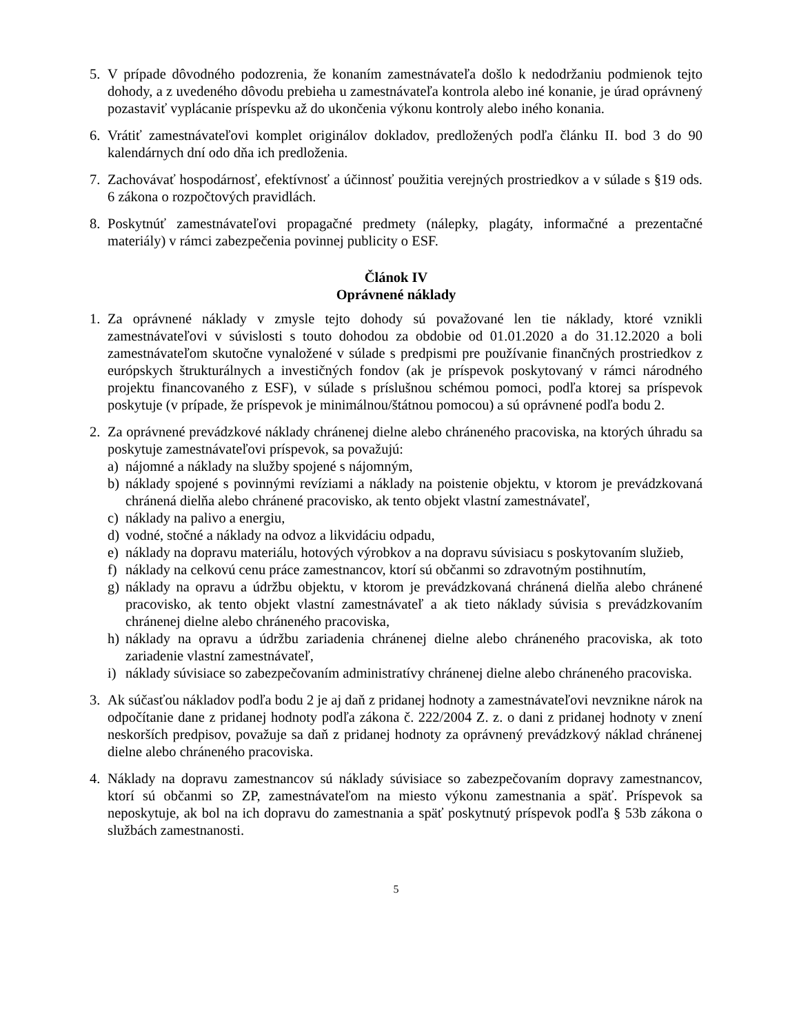5. V prípade dôvodného podozrenia, že konaním zamestnávateľa došlo k nedodržaniu podmienok tejto dohody, a z uvedeného dôvodu prebieha u zamestnávateľa kontrola alebo iné konanie, je úrad oprávnený pozastaviť vyplácanie príspevku až do ukončenia výkonu kontroly alebo iného konania.
6. Vrátiť zamestnávateľovi komplet originálov dokladov, predložených podľa článku II. bod 3 do 90 kalendárnych dní odo dňa ich predloženia.
7. Zachovávať hospodárnosť, efektívnosť a účinnosť použitia verejných prostriedkov a v súlade s §19 ods. 6 zákona o rozpočtových pravidlách.
8. Poskytnúť zamestnávateľovi propagačné predmety (nálepky, plagáty, informačné a prezentačné materiály) v rámci zabezpečenia povinnej publicity o ESF.
Článok IV
Oprávnené náklady
1. Za oprávnené náklady v zmysle tejto dohody sú považované len tie náklady, ktoré vznikli zamestnávateľovi v súvislosti s touto dohodou za obdobie od 01.01.2020 a do 31.12.2020 a boli zamestnávateľom skutočne vynaložené v súlade s predpismi pre používanie finančných prostriedkov z európskych štrukturálnych a investičných fondov (ak je príspevok poskytovaný v rámci národného projektu financovaného z ESF), v súlade s príslušnou schémou pomoci, podľa ktorej sa príspevok poskytuje (v prípade, že príspevok je minimálnou/štátnou pomocou) a sú oprávnené podľa bodu 2.
2. Za oprávnené prevádzkové náklady chránenej dielne alebo chráneného pracoviska, na ktorých úhradu sa poskytuje zamestnávateľovi príspevok, sa považujú:
a) nájomné a náklady na služby spojené s nájomným,
b) náklady spojené s povinnými revíziami a náklady na poistenie objektu, v ktorom je prevádzkovaná chránená dielňa alebo chránené pracovisko, ak tento objekt vlastní zamestnávateľ,
c) náklady na palivo a energiu,
d) vodné, stočné a náklady na odvoz a likvidáciu odpadu,
e) náklady na dopravu materiálu, hotových výrobkov a na dopravu súvisiacu s poskytovaním služieb,
f) náklady na celkovú cenu práce zamestnancov, ktorí sú občanmi so zdravotným postihnutím,
g) náklady na opravu a údržbu objektu, v ktorom je prevádzkovaná chránená dielňa alebo chránené pracovisko, ak tento objekt vlastní zamestnávateľ a ak tieto náklady súvisia s prevádzkovaním chránenej dielne alebo chráneného pracoviska,
h) náklady na opravu a údržbu zariadenia chránenej dielne alebo chráneného pracoviska, ak toto zariadenie vlastní zamestnávateľ,
i) náklady súvisiace so zabezpečovaním administratívy chránenej dielne alebo chráneného pracoviska.
3. Ak súčasťou nákladov podľa bodu 2 je aj daň z pridanej hodnoty a zamestnávateľovi nevznikne nárok na odpočítanie dane z pridanej hodnoty podľa zákona č. 222/2004 Z. z. o dani z pridanej hodnoty v znení neskorších predpisov, považuje sa daň z pridanej hodnoty za oprávnený prevádzkový náklad chránenej dielne alebo chráneného pracoviska.
4. Náklady na dopravu zamestnancov sú náklady súvisiace so zabezpečovaním dopravy zamestnancov, ktorí sú občanmi so ZP, zamestnávateľom na miesto výkonu zamestnania a späť. Príspevok sa neposkytuje, ak bol na ich dopravu do zamestnania a späť poskytnutý príspevok podľa § 53b zákona o službách zamestnanosti.
5